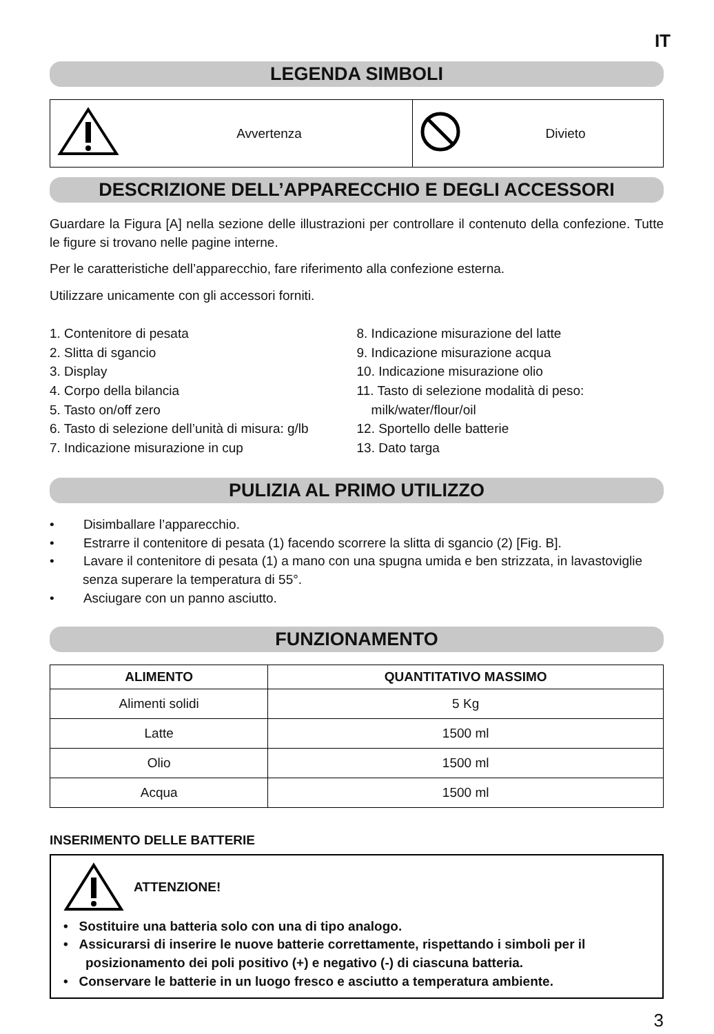IT
LEGENDA SIMBOLI
| | Avvertenza | | Divieto |
DESCRIZIONE DELL’APPARECCHIO E DEGLI ACCESSORI
Guardare la Figura [A] nella sezione delle illustrazioni per controllare il contenuto della confezione. Tutte le figure si trovano nelle pagine interne.
Per le caratteristiche dell’apparecchio, fare riferimento alla confezione esterna.
Utilizzare unicamente con gli accessori forniti.
1. Contenitore di pesata
2. Slitta di sgancio
3. Display
4. Corpo della bilancia
5. Tasto on/off zero
6. Tasto di selezione dell’unità di misura: g/lb
7. Indicazione misurazione in cup
8. Indicazione misurazione del latte
9. Indicazione misurazione acqua
10. Indicazione misurazione olio
11. Tasto di selezione modalità di peso:
milk/water/flour/oil
12. Sportello delle batterie
13. Dato targa
PULIZIA AL PRIMO UTILIZZO
• Disimballare l’apparecchio.
• Estrarre il contenitore di pesata (1) facendo scorrere la slitta di sgancio (2) [Fig. B].
• Lavare il contenitore di pesata (1) a mano con una spugna umida e ben strizzata, in lavastoviglie senza superare la temperatura di 55°.
• Asciugare con un panno asciutto.
FUNZIONAMENTO
| ALIMENTO | QUANTITATIVO MASSIMO |
| --- | --- |
| Alimenti solidi | 5 Kg |
| Latte | 1500 ml |
| Olio | 1500 ml |
| Acqua | 1500 ml |
INSERIMENTO DELLE BATTERIE
ATTENZIONE!
• Sostituire una batteria solo con una di tipo analogo.
• Assicurarsi di inserire le nuove batterie correttamente, rispettando i simboli per il posizionamento dei poli positivo (+) e negativo (-) di ciascuna batteria.
• Conservare le batterie in un luogo fresco e asciutto a temperatura ambiente.
3